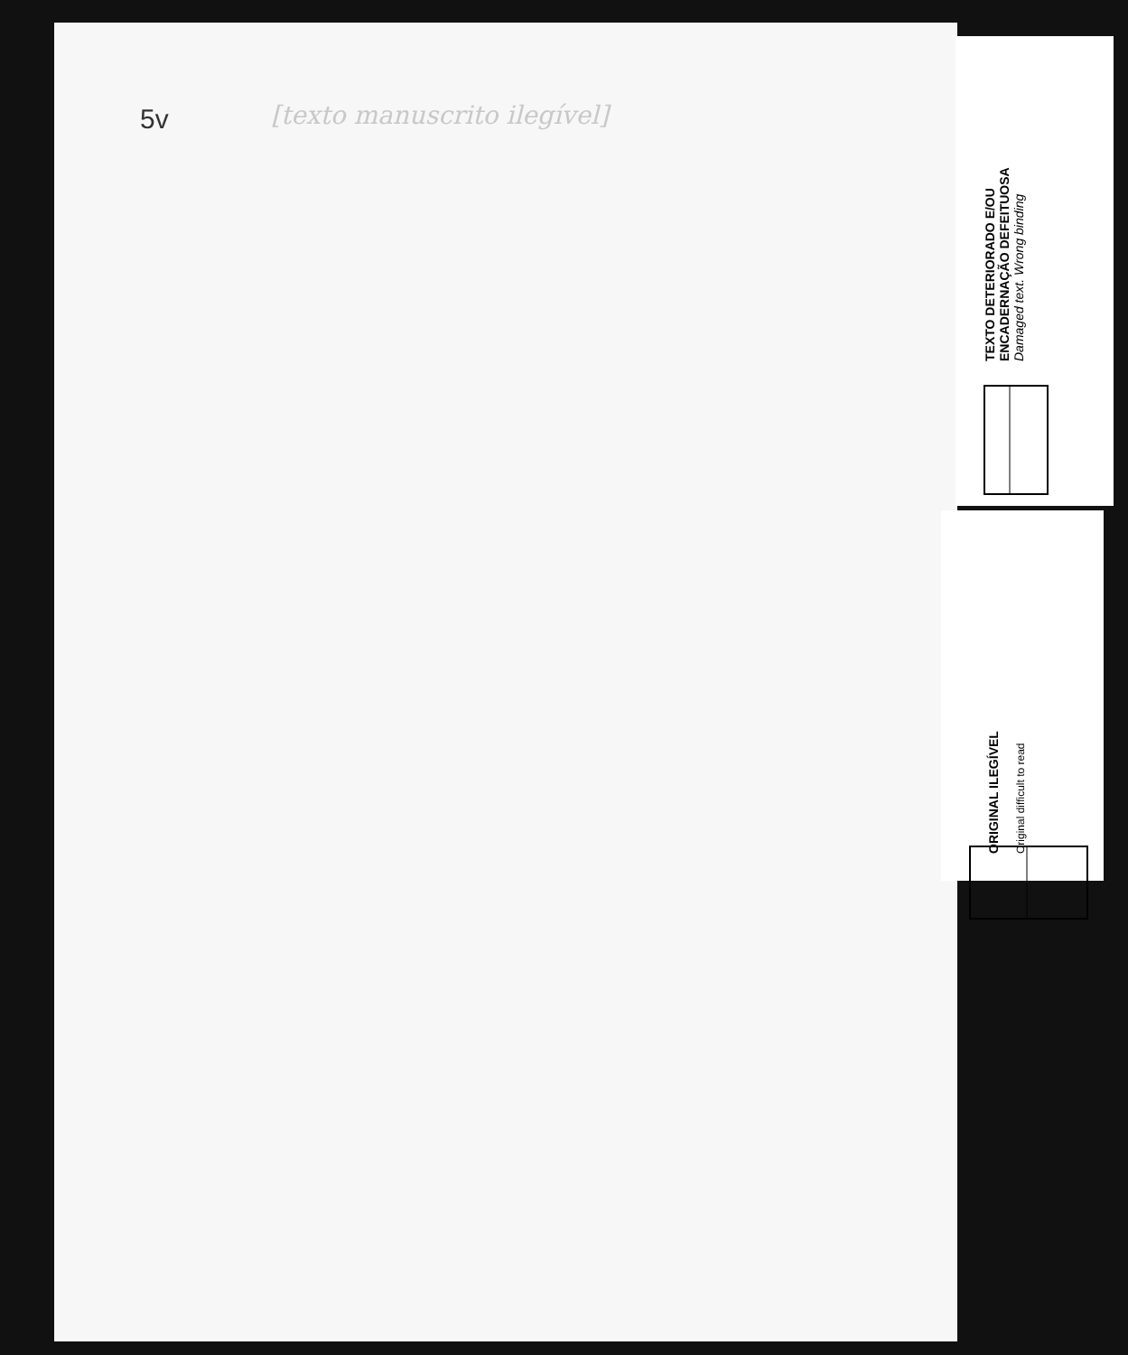5v [texto manuscrito ilegível]
TEXTO DETERIORADO E/OU ENCADERNAÇÃO DEFEITUOSA
Damaged text. Wrong binding
ORIGINAL ILEGÍVEL
Original difficult to read